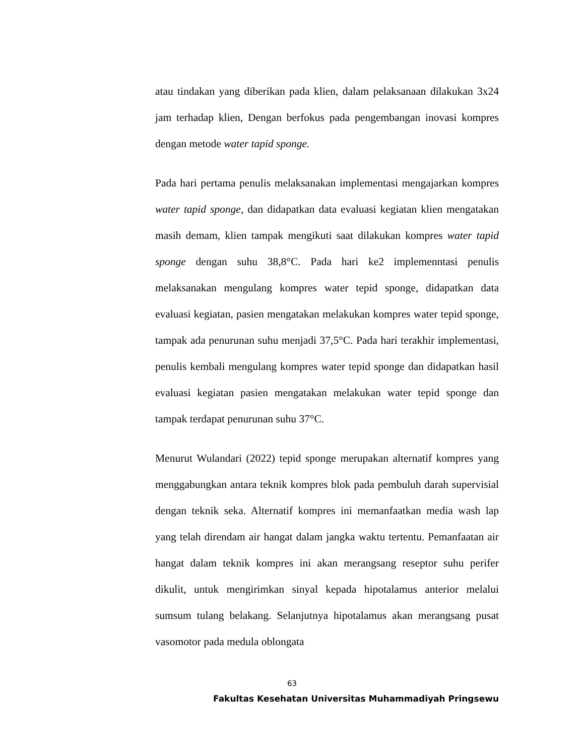atau tindakan yang diberikan pada klien, dalam pelaksanaan dilakukan 3x24 jam terhadap klien, Dengan berfokus pada pengembangan inovasi kompres dengan metode water tapid sponge.
Pada hari pertama penulis melaksanakan implementasi mengajarkan kompres water tapid sponge, dan didapatkan data evaluasi kegiatan klien mengatakan masih demam, klien tampak mengikuti saat dilakukan kompres water tapid sponge dengan suhu 38,8°C. Pada hari ke2 implemenntasi penulis melaksanakan mengulang kompres water tepid sponge, didapatkan data evaluasi kegiatan, pasien mengatakan melakukan kompres water tepid sponge, tampak ada penurunan suhu menjadi 37,5°C. Pada hari terakhir implementasi, penulis kembali mengulang kompres water tepid sponge dan didapatkan hasil evaluasi kegiatan pasien mengatakan melakukan water tepid sponge dan tampak terdapat penurunan suhu 37°C.
Menurut Wulandari (2022) tepid sponge merupakan alternatif kompres yang menggabungkan antara teknik kompres blok pada pembuluh darah supervisial dengan teknik seka. Alternatif kompres ini memanfaatkan media wash lap yang telah direndam air hangat dalam jangka waktu tertentu. Pemanfaatan air hangat dalam teknik kompres ini akan merangsang reseptor suhu perifer dikulit, untuk mengirimkan sinyal kepada hipotalamus anterior melalui sumsum tulang belakang. Selanjutnya hipotalamus akan merangsang pusat vasomotor pada medula oblongata
63
Fakultas Kesehatan Universitas Muhammadiyah Pringsewu